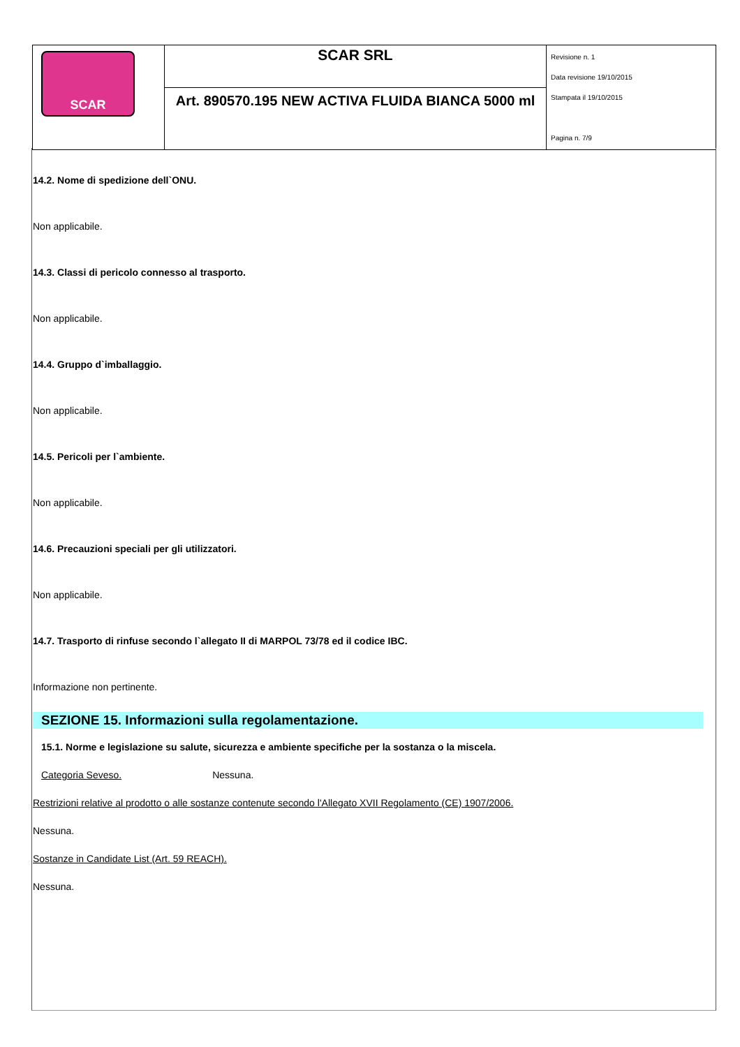| SCAR | SCAR SRL | Revisione n. 1 Data revisione 19/10/2015 Stampata il 19/10/2015 Pagina n. 7/9 |
| | Art. 890570.195 NEW ACTIVA FLUIDA BIANCA 5000 ml | |
14.2. Nome di spedizione dell`ONU.
Non applicabile.
14.3. Classi di pericolo connesso al trasporto.
Non applicabile.
14.4. Gruppo d`imballaggio.
Non applicabile.
14.5. Pericoli per l`ambiente.
Non applicabile.
14.6. Precauzioni speciali per gli utilizzatori.
Non applicabile.
14.7. Trasporto di rinfuse secondo l`allegato II di MARPOL 73/78 ed il codice IBC.
Informazione non pertinente.
SEZIONE 15. Informazioni sulla regolamentazione.
15.1. Norme e legislazione su salute, sicurezza e ambiente specifiche per la sostanza o la miscela.
Categoria Seveso. Nessuna.
Restrizioni relative al prodotto o alle sostanze contenute secondo l'Allegato XVII Regolamento (CE) 1907/2006.
Nessuna.
Sostanze in Candidate List (Art. 59 REACH).
Nessuna.